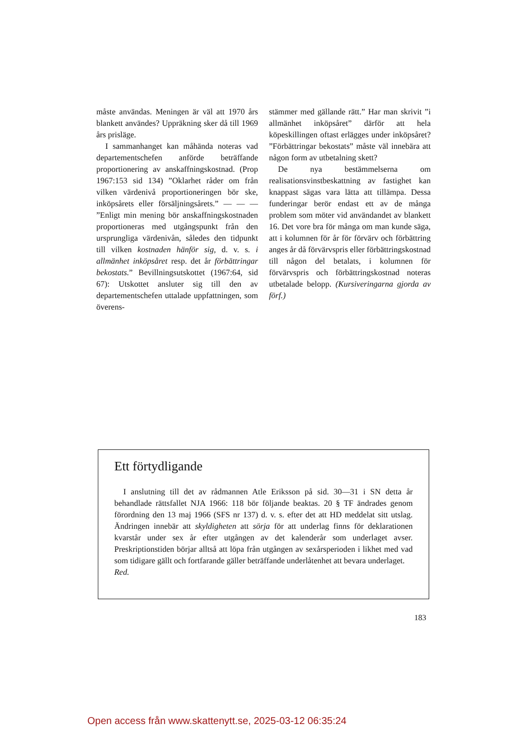måste användas. Meningen är väl att 1970 års blankett användes? Uppräkning sker då till 1969 års prisläge.
I sammanhanget kan måhända noteras vad departementschefen anförde beträffande proportionering av anskaffningskostnad. (Prop 1967:153 sid 134) ”Oklarhet råder om från vilken värdenivå proportioneringen bör ske, inköpsårets eller försäljningsårets.” — — — ”Enligt min mening bör anskaffningskostnaden proportioneras med utgångspunkt från den ursprungliga värdenivån, således den tidpunkt till vilken kostnaden hänför sig, d. v. s. i allmänhet inköpsåret resp. det år förbättringar bekostats.” Bevillningsutskottet (1967:64, sid 67): Utskottet ansluter sig till den av departementschefen uttalade uppfattningen, som överens-
stämmer med gällande rätt.” Har man skrivit ”i allmänhet inköpsåret” därför att hela köpeskillingen oftast erlägges under inköpsåret? ”Förbättringar bekostats” måste väl innebära att någon form av utbetalning skett?
De nya bestämmelserna om realisationsvinstbeskattning av fastighet kan knappast sägas vara lätta att tillämpa. Dessa funderingar berör endast ett av de många problem som möter vid användandet av blankett 16. Det vore bra för många om man kunde säga, att i kolumnen för år för förvärv och förbättring anges år då förvärvspris eller förbättringskostnad till någon del betalats, i kolumnen för förvärvspris och förbättringskostnad noteras utbetalade belopp. (Kursiveringarna gjorda av förf.)
Ett förtydligande
I anslutning till det av rådmannen Atle Eriksson på sid. 30—31 i SN detta år behandlade rättsfallet NJA 1966: 118 bör följande beaktas. 20 § TF ändrades genom förordning den 13 maj 1966 (SFS nr 137) d. v. s. efter det att HD meddelat sitt utslag. Ändringen innebär att skyldigheten att sörja för att underlag finns för deklarationen kvarstår under sex år efter utgången av det kalenderår som underlaget avser. Preskriptionstiden börjar alltså att löpa från utgången av sexårsperioden i likhet med vad som tidigare gällt och fortfarande gäller beträffande underlåtenhet att bevara underlaget.
Red.
183
Open access från www.skattenytt.se, 2025-03-12 06:35:24